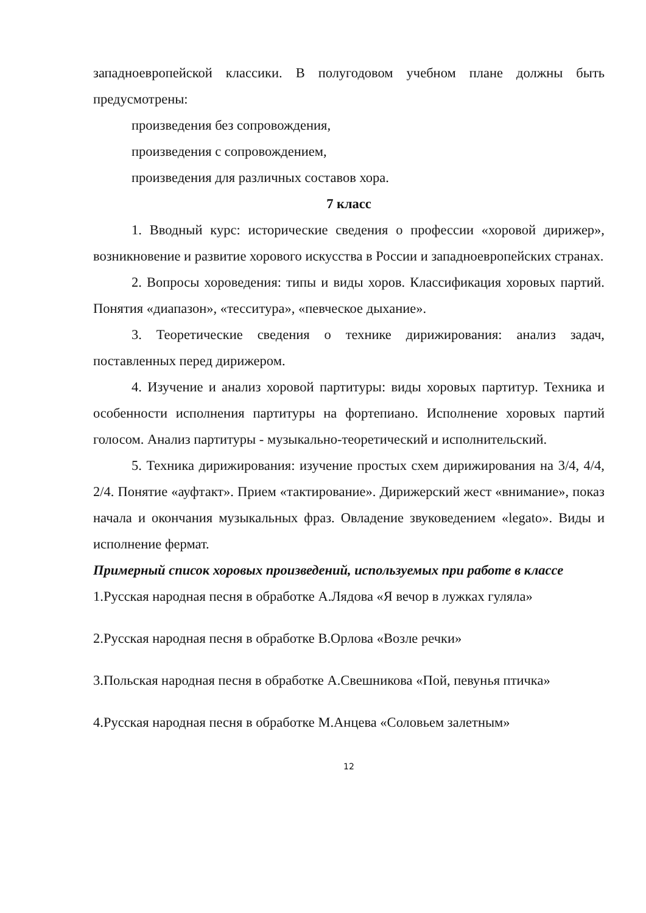западноевропейской классики. В полугодовом учебном плане должны быть предусмотрены:
произведения без сопровождения,
произведения с сопровождением,
произведения для различных составов хора.
7 класс
1. Вводный курс: исторические сведения о профессии «хоровой дирижер», возникновение и развитие хорового искусства в России и западноевропейских странах.
2. Вопросы хороведения: типы и виды хоров. Классификация хоровых партий. Понятия «диапазон», «тесситура», «певческое дыхание».
3. Теоретические сведения о технике дирижирования: анализ задач, поставленных перед дирижером.
4. Изучение и анализ хоровой партитуры: виды хоровых партитур. Техника и особенности исполнения партитуры на фортепиано. Исполнение хоровых партий голосом. Анализ партитуры - музыкально-теоретический и исполнительский.
5. Техника дирижирования: изучение простых схем дирижирования на 3/4, 4/4, 2/4. Понятие «ауфтакт». Прием «тактирование». Дирижерский жест «внимание», показ начала и окончания музыкальных фраз. Овладение звуковедением «legato». Виды и исполнение фермат.
Примерный список хоровых произведений, используемых при работе в классе
1.Русская народная песня в обработке А.Лядова «Я вечор в лужках гуляла»
2.Русская народная песня в обработке В.Орлова «Возле речки»
3.Польская народная песня в обработке А.Свешникова «Пой, певунья птичка»
4.Русская народная песня в обработке М.Анцева «Соловьем залетным»
12